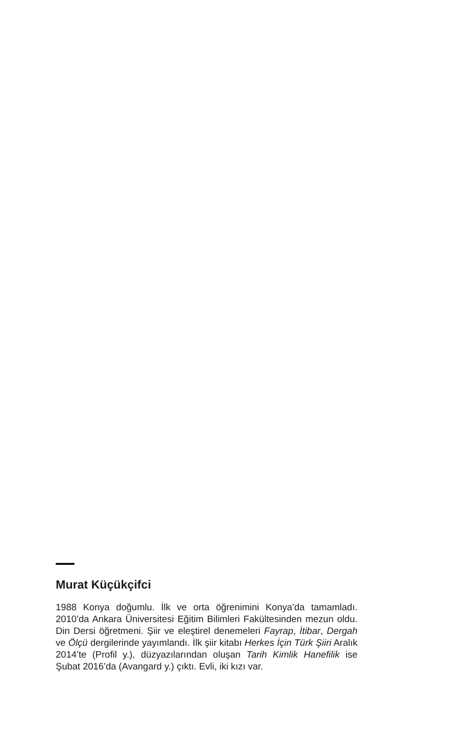Murat Küçükçifci
1988 Konya doğumlu. İlk ve orta öğrenimini Konya’da tamamladı. 2010’da Ankara Üniversitesi Eğitim Bilimleri Fakültesinden mezun oldu. Din Dersi öğretmeni. Şiir ve eleştirel denemeleri Fayrap, İtibar, Dergah ve Ölçü dergilerinde yayımlandı. İlk şiir kitabı Herkes İçin Türk Şiiri Aralık 2014’te (Profil y.), düzyazılarından oluşan Tarih Kimlik Hanefilik ise Şubat 2016’da (Avangard y.) çıktı. Evli, iki kızı var.